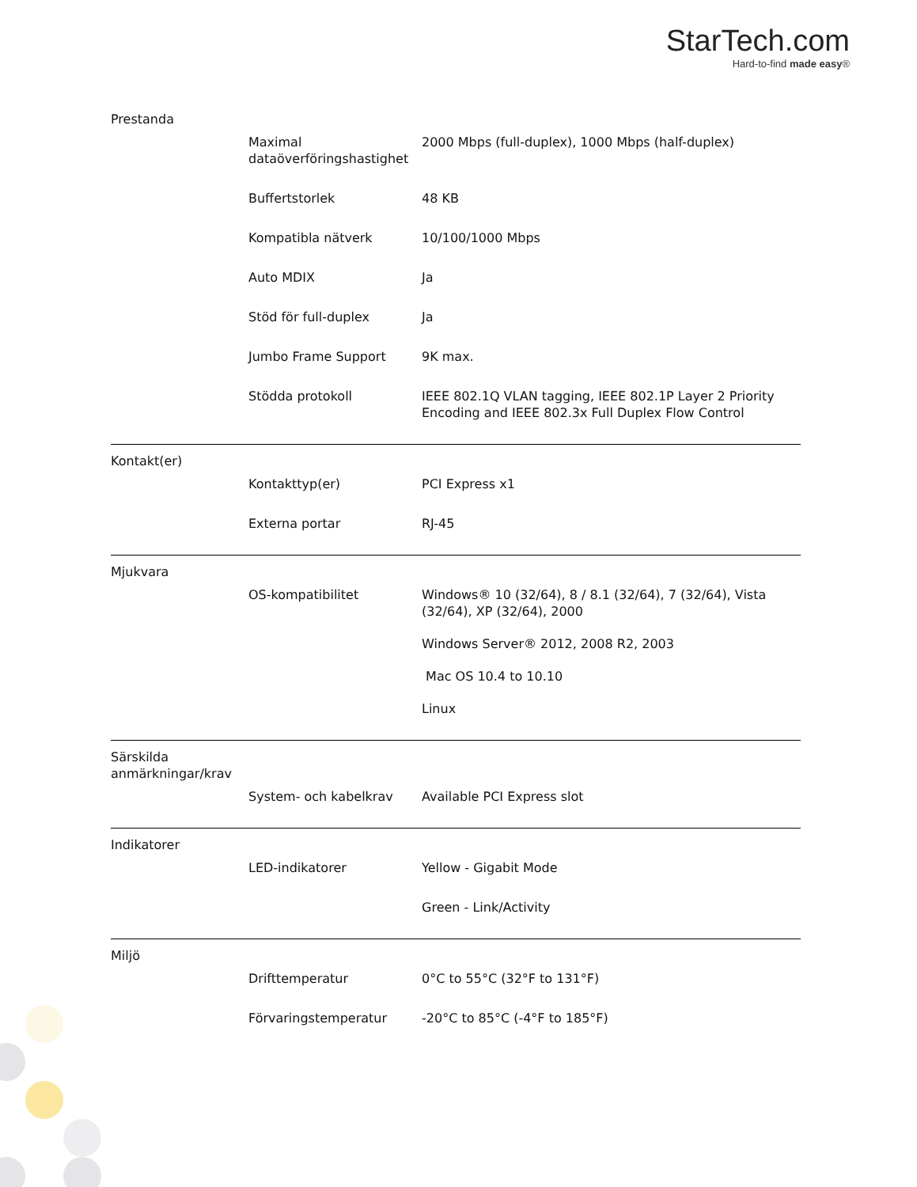StarTech.com
Hard-to-find made easy®
| Prestanda | | |
| | Maximal dataöverföringshastighet | 2000 Mbps (full-duplex), 1000 Mbps (half-duplex) |
| | Buffertstorlek | 48 KB |
| | Kompatibla nätverk | 10/100/1000 Mbps |
| | Auto MDIX | Ja |
| | Stöd för full-duplex | Ja |
| | Jumbo Frame Support | 9K max. |
| | Stödda protokoll | IEEE 802.1Q VLAN tagging, IEEE 802.1P Layer 2 Priority Encoding and IEEE 802.3x Full Duplex Flow Control |
| Kontakt(er) | | |
| | Kontakttyp(er) | PCI Express x1 |
| | Externa portar | RJ-45 |
| Mjukvara | | |
| | OS-kompatibilitet | Windows® 10 (32/64), 8 / 8.1 (32/64), 7 (32/64), Vista (32/64), XP (32/64), 2000 Windows Server® 2012, 2008 R2, 2003 Mac OS 10.4 to 10.10 Linux |
| Särskilda anmärkningar/krav | | |
| | System- och kabelkrav | Available PCI Express slot |
| Indikatorer | | |
| | LED-indikatorer | Yellow - Gigabit Mode Green - Link/Activity |
| Miljö | | |
| | Drifttemperatur | 0°C to 55°C (32°F to 131°F) |
| | Förvaringstemperatur | -20°C to 85°C (-4°F to 185°F) |